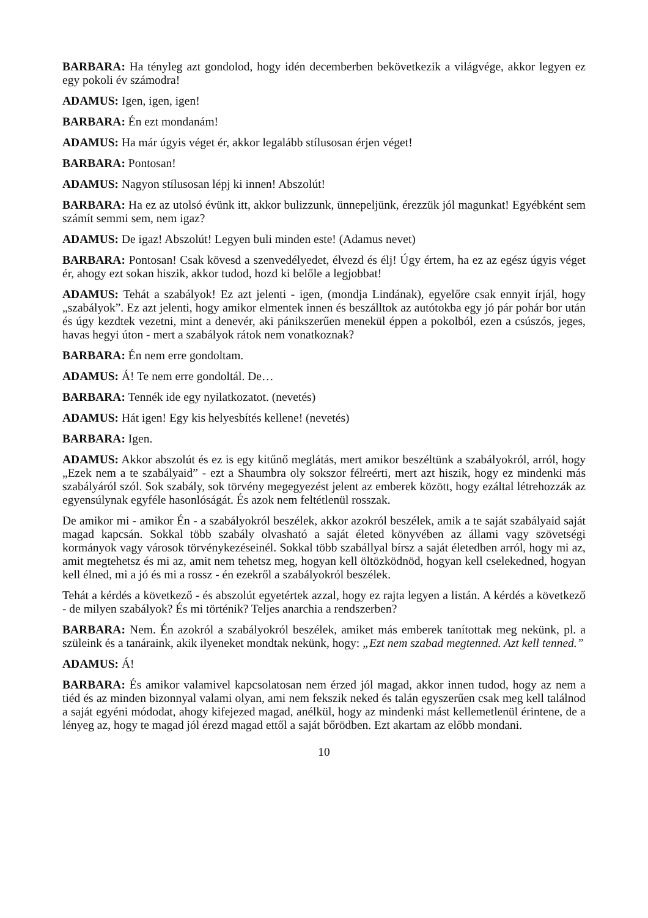BARBARA: Ha tényleg azt gondolod, hogy idén decemberben bekövetkezik a világvége, akkor legyen ez egy pokoli év számodra!
ADAMUS: Igen, igen, igen!
BARBARA: Én ezt mondanám!
ADAMUS: Ha már úgyis véget ér, akkor legalább stílusosan érjen véget!
BARBARA: Pontosan!
ADAMUS: Nagyon stílusosan lépj ki innen! Abszolút!
BARBARA: Ha ez az utolsó évünk itt, akkor bulizzunk, ünnepeljünk, érezzük jól magunkat! Egyébként sem számít semmi sem, nem igaz?
ADAMUS: De igaz! Abszolút! Legyen buli minden este! (Adamus nevet)
BARBARA: Pontosan! Csak kövesd a szenvedélyedet, élvezd és élj! Úgy értem, ha ez az egész úgyis véget ér, ahogy ezt sokan hiszik, akkor tudod, hozd ki belőle a legjobbat!
ADAMUS: Tehát a szabályok! Ez azt jelenti - igen, (mondja Lindának), egyelőre csak ennyit írjál, hogy „szabályok”. Ez azt jelenti, hogy amikor elmentek innen és beszálltok az autótokba egy jó pár pohár bor után és úgy kezdtek vezetni, mint a denevér, aki pánikszerűen menekül éppen a pokolból, ezen a csúszós, jeges, havas hegyi úton - mert a szabályok rátok nem vonatkoznak?
BARBARA: Én nem erre gondoltam.
ADAMUS: Á! Te nem erre gondoltál. De…
BARBARA: Tennék ide egy nyilatkozatot. (nevetés)
ADAMUS: Hát igen! Egy kis helyesbítés kellene! (nevetés)
BARBARA: Igen.
ADAMUS: Akkor abszolút és ez is egy kitűnő meglátás, mert amikor beszéltünk a szabályokról, arról, hogy „Ezek nem a te szabályaid” - ezt a Shaumbra oly sokszor félreérti, mert azt hiszik, hogy ez mindenki más szabályáról szól. Sok szabály, sok törvény megegyezést jelent az emberek között, hogy ezáltal létrehozzák az egyensúlynak egyféle hasonlóságát. És azok nem feltétlenül rosszak.
De amikor mi - amikor Én - a szabályokról beszélek, akkor azokról beszélek, amik a te saját szabályaid saját magad kapcsán. Sokkal több szabály olvasható a saját életed könyvében az állami vagy szövetségi kormányok vagy városok törvénykezéseinél. Sokkal több szabállyal bírsz a saját életedben arról, hogy mi az, amit megtehetsz és mi az, amit nem tehetsz meg, hogyan kell öltözködnöd, hogyan kell cselekedned, hogyan kell élned, mi a jó és mi a rossz - én ezekről a szabályokról beszélek.
Tehát a kérdés a következő - és abszolút egyetértek azzal, hogy ez rajta legyen a listán. A kérdés a következő - de milyen szabályok? És mi történik? Teljes anarchia a rendszerben?
BARBARA: Nem. Én azokról a szabályokról beszélek, amiket más emberek tanítottak meg nekünk, pl. a szüleink és a tanáraink, akik ilyeneket mondtak nekünk, hogy: „Ezt nem szabad megtenned. Azt kell tenned.”
ADAMUS: Á!
BARBARA: És amikor valamivel kapcsolatosan nem érzed jól magad, akkor innen tudod, hogy az nem a tiéd és az minden bizonnyal valami olyan, ami nem fekszik neked és talán egyszerűen csak meg kell találnod a saját egyéni módodat, ahogy kifejezed magad, anélkül, hogy az mindenki mást kellemetlenül érintene, de a lényeg az, hogy te magad jól érezd magad ettől a saját bőrödben. Ezt akartam az előbb mondani.
10